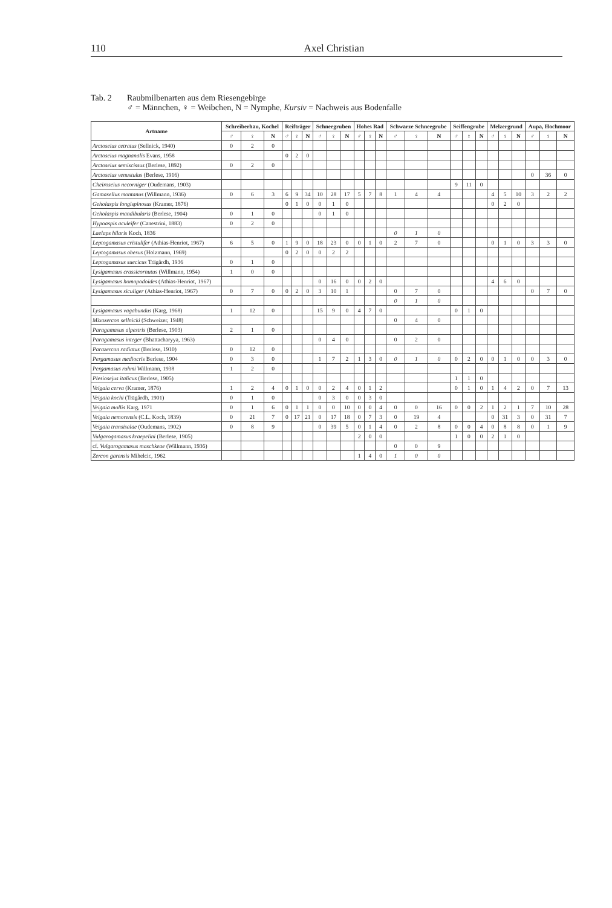110 Axel Christian
Tab. 2 Raubmilbenarten aus dem Riesengebirge
♂ = Männchen, ♀ = Weibchen, N = Nymphe, Kursiv = Nachweis aus Bodenfalle
| Artname | Schreiberhau, Kochel | | | Reifträger | | | Schneegruben | | | Hohes Rad | | | Schwarze Schneegrube | | | Seiffengrube | | | Melzergrund | | | Aupa, Hochmoor | | |
| --- | --- | --- | --- | --- | --- | --- | --- | --- | --- | --- | --- | --- | --- | --- | --- | --- | --- | --- | --- | --- | --- | --- | --- | --- |
| | ♂ | ♀ | N | ♂ | ♀ | N | ♂ | ♀ | N | ♂ | ♀ | N | ♂ | ♀ | N | ♂ | ♀ | N | ♂ | ♀ | N | ♂ | ♀ | N |
| Arctoseius cetratus (Sellnick, 1940) | 0 | 2 | 0 | | | | | | | | | | | | | | | | | | | | | |
| Arctoseius magnanalis Evans, 1958 | | | | 0 | 2 | 0 | | | | | | | | | | | | | | | | | | |
| Arctoseius semiscissus (Berlese, 1892) | 0 | 2 | 0 | | | | | | | | | | | | | | | | | | | | | |
| Arctoseius venustulus (Berlese, 1916) | | | | | | | | | | | | | | | | | | | | | | 0 | 36 | 0 |
| Cheiroseius necorniger (Oudemans, 1903) | | | | | | | | | | | | | | | | 9 | 11 | 0 | | | | | | |
| Gamasellus montanus (Willmann, 1936) | 0 | 6 | 3 | 6 | 9 | 34 | 10 | 28 | 17 | 5 | 7 | 8 | 1 | 4 | 4 | | | | 4 | 5 | 10 | 3 | 2 | 2 |
| Geholaspis longispinosus (Kramer, 1876) | | | | 0 | 1 | 0 | 0 | 1 | 0 | | | | | | | | | | 0 | 2 | 0 | | | |
| Geholaspis mandibularis (Berlese, 1904) | 0 | 1 | 0 | | | | 0 | 1 | 0 | | | | | | | | | | | | | | | |
| Hypoaspis aculeifer (Canestrini, 1883) | 0 | 2 | 0 | | | | | | | | | | | | | | | | | | | | | |
| Laelaps hilaris Koch, 1836 | | | | | | | | | | | | | 0 | 1 | 0 | | | | | | | | | |
| Leptogamasus cristulifer (Athias-Henriot, 1967) | 6 | 5 | 0 | 1 | 9 | 0 | 18 | 23 | 0 | 0 | 1 | 0 | 2 | 7 | 0 | | | | 0 | 1 | 0 | 3 | 3 | 0 |
| Leptogamasus obesus (Holzmann, 1969) | | | | 0 | 2 | 0 | 0 | 2 | 2 | | | | | | | | | | | | | | | |
| Leptogamasus suecicus Trägårdh, 1936 | 0 | 1 | 0 | | | | | | | | | | | | | | | | | | | | | |
| Lysigamasus crassicornutus (Willmann, 1954) | 1 | 0 | 0 | | | | | | | | | | | | | | | | | | | | | |
| Lysigamasus homopodoides (Athias-Henriot, 1967) | | | | | | | 0 | 16 | 0 | 0 | 2 | 0 | | | | | | | 4 | 6 | 0 | | | |
| Lysigamasus siculiger (Athias-Henriot, 1967) | 0 | 7 | 0 | 0 | 2 | 0 | 3 | 10 | 1 | | | | 0 | 7 | 0 | | | | | | | 0 | 7 | 0 |
| | | | | | | | | | | | | | 0 | 1 | 0 | | | | | | | | | |
| Lysigamasus vagabundus (Karg, 1968) | 1 | 12 | 0 | | | | 15 | 9 | 0 | 4 | 7 | 0 | | | | 0 | 1 | 0 | | | | | | |
| Mixozercon sellnicki (Schweizer, 1948) | | | | | | | | | | | | | 0 | 4 | 0 | | | | | | | | | |
| Paragamasus alpestris (Berlese, 1903) | 2 | 1 | 0 | | | | | | | | | | | | | | | | | | | | | |
| Paragamasus integer (Bhattacharyya, 1963) | | | | | | | 0 | 4 | 0 | | | | 0 | 2 | 0 | | | | | | | | | |
| Parazercon radiatus (Berlese, 1910) | 0 | 12 | 0 | | | | | | | | | | | | | | | | | | | | | |
| Pergamasus mediocris Berlese, 1904 | 0 | 3 | 0 | | | | 1 | 7 | 2 | 1 | 3 | 0 | 0 | 1 | 0 | 0 | 2 | 0 | 0 | 1 | 0 | 0 | 3 | 0 |
| Pergamasus ruhmi Willmann, 1938 | 1 | 2 | 0 | | | | | | | | | | | | | | | | | | | | | |
| Plesiosejus italicus (Berlese, 1905) | | | | | | | | | | | | | | | | 1 | 1 | 0 | | | | | | |
| Veigaia cerva (Kramer, 1876) | 1 | 2 | 4 | 0 | 1 | 0 | 0 | 2 | 4 | 0 | 1 | 2 | | | | 0 | 1 | 0 | 1 | 4 | 2 | 0 | 7 | 13 |
| Veigaia kochi (Trägårdh, 1901) | 0 | 1 | 0 | | | | 0 | 3 | 0 | 0 | 3 | 0 | | | | | | | | | | | | |
| Veigaia mollis Karg, 1971 | 0 | 1 | 6 | 0 | 1 | 1 | 0 | 0 | 10 | 0 | 0 | 4 | 0 | 0 | 16 | 0 | 0 | 2 | 1 | 2 | 1 | 7 | 10 | 28 |
| Veigaia nemorensis (C.L. Koch, 1839) | 0 | 21 | 7 | 0 | 17 | 21 | 0 | 17 | 18 | 0 | 7 | 3 | 0 | 19 | 4 | | | | 0 | 31 | 3 | 0 | 31 | 7 |
| Veigaia transisalae (Oudemans, 1902) | 0 | 8 | 9 | | | | 0 | 39 | 5 | 0 | 1 | 4 | 0 | 2 | 8 | 0 | 0 | 4 | 0 | 8 | 8 | 0 | 1 | 9 |
| Vulgarogamasus kraepelini (Berlese, 1905) | | | | | | | | | | 2 | 0 | 0 | | | | 1 | 0 | 0 | 2 | 1 | 0 | | | |
| cf. Vulgarogamasus maschkeae (Willmann, 1936) | | | | | | | | | | | | | 0 | 0 | 9 | | | | | | | | | |
| Zercon garensis Mihelcic, 1962 | | | | | | | | | | 1 | 4 | 0 | 1 | 0 | 0 | | | | | | | | | |